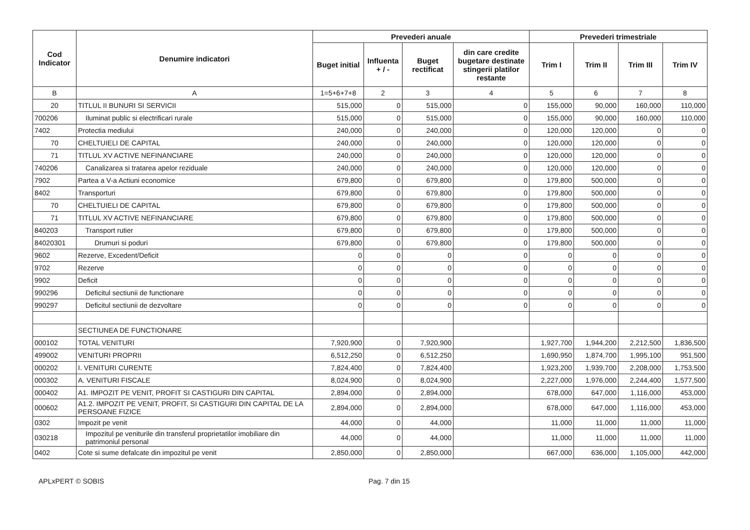| Cod Indicator | Denumire indicatori | Prevederi anuale | | | | Prevederi trimestriale | | | |
| --- | --- | --- | --- | --- | --- | --- | --- | --- | --- |
| | | Buget initial | Influenta + / - | Buget rectificat | din care credite bugetare destinate stingerii platilor restante | Trim I | Trim II | Trim III | Trim IV |
| B | A | 1=5+6+7+8 | 2 | 3 | 4 | 5 | 6 | 7 | 8 |
| 20 | TITLUL II BUNURI SI SERVICII | 515,000 | 0 | 515,000 | 0 | 155,000 | 90,000 | 160,000 | 110,000 |
| 700206 | Iluminat public si electrificari rurale | 515,000 | 0 | 515,000 | 0 | 155,000 | 90,000 | 160,000 | 110,000 |
| 7402 | Protectia mediului | 240,000 | 0 | 240,000 | 0 | 120,000 | 120,000 | 0 | 0 |
| 70 | CHELTUIELI DE CAPITAL | 240,000 | 0 | 240,000 | 0 | 120,000 | 120,000 | 0 | 0 |
| 71 | TITLUL XV ACTIVE NEFINANCIARE | 240,000 | 0 | 240,000 | 0 | 120,000 | 120,000 | 0 | 0 |
| 740206 | Canalizarea si tratarea apelor reziduale | 240,000 | 0 | 240,000 | 0 | 120,000 | 120,000 | 0 | 0 |
| 7902 | Partea a V-a Actiuni economice | 679,800 | 0 | 679,800 | 0 | 179,800 | 500,000 | 0 | 0 |
| 8402 | Transporturi | 679,800 | 0 | 679,800 | 0 | 179,800 | 500,000 | 0 | 0 |
| 70 | CHELTUIELI DE CAPITAL | 679,800 | 0 | 679,800 | 0 | 179,800 | 500,000 | 0 | 0 |
| 71 | TITLUL XV ACTIVE NEFINANCIARE | 679,800 | 0 | 679,800 | 0 | 179,800 | 500,000 | 0 | 0 |
| 840203 | Transport rutier | 679,800 | 0 | 679,800 | 0 | 179,800 | 500,000 | 0 | 0 |
| 84020301 | Drumuri si poduri | 679,800 | 0 | 679,800 | 0 | 179,800 | 500,000 | 0 | 0 |
| 9602 | Rezerve, Excedent/Deficit | 0 | 0 | 0 | 0 | 0 | 0 | 0 | 0 |
| 9702 | Rezerve | 0 | 0 | 0 | 0 | 0 | 0 | 0 | 0 |
| 9902 | Deficit | 0 | 0 | 0 | 0 | 0 | 0 | 0 | 0 |
| 990296 | Deficitul sectiunii de functionare | 0 | 0 | 0 | 0 | 0 | 0 | 0 | 0 |
| 990297 | Deficitul sectiunii de dezvoltare | 0 | 0 | 0 | 0 | 0 | 0 | 0 | 0 |
| | SECTIUNEA DE FUNCTIONARE | | | | | | | | |
| 000102 | TOTAL VENITURI | 7,920,900 | 0 | 7,920,900 | | 1,927,700 | 1,944,200 | 2,212,500 | 1,836,500 |
| 499002 | VENITURI PROPRII | 6,512,250 | 0 | 6,512,250 | | 1,690,950 | 1,874,700 | 1,995,100 | 951,500 |
| 000202 | I. VENITURI CURENTE | 7,824,400 | 0 | 7,824,400 | | 1,923,200 | 1,939,700 | 2,208,000 | 1,753,500 |
| 000302 | A. VENITURI FISCALE | 8,024,900 | 0 | 8,024,900 | | 2,227,000 | 1,976,000 | 2,244,400 | 1,577,500 |
| 000402 | A1. IMPOZIT PE VENIT, PROFIT SI CASTIGURI DIN CAPITAL | 2,894,000 | 0 | 2,894,000 | | 678,000 | 647,000 | 1,116,000 | 453,000 |
| 000602 | A1.2. IMPOZIT PE VENIT, PROFIT, SI CASTIGURI DIN CAPITAL DE LA PERSOANE FIZICE | 2,894,000 | 0 | 2,894,000 | | 678,000 | 647,000 | 1,116,000 | 453,000 |
| 0302 | Impozit pe venit | 44,000 | 0 | 44,000 | | 11,000 | 11,000 | 11,000 | 11,000 |
| 030218 | Impozitul pe veniturile din transferul proprietatilor imobiliare din patrimoniul personal | 44,000 | 0 | 44,000 | | 11,000 | 11,000 | 11,000 | 11,000 |
| 0402 | Cote si sume defalcate din impozitul pe venit | 2,850,000 | 0 | 2,850,000 | | 667,000 | 636,000 | 1,105,000 | 442,000 |
APLxPERT © SOBIS Pag. 7 din 15